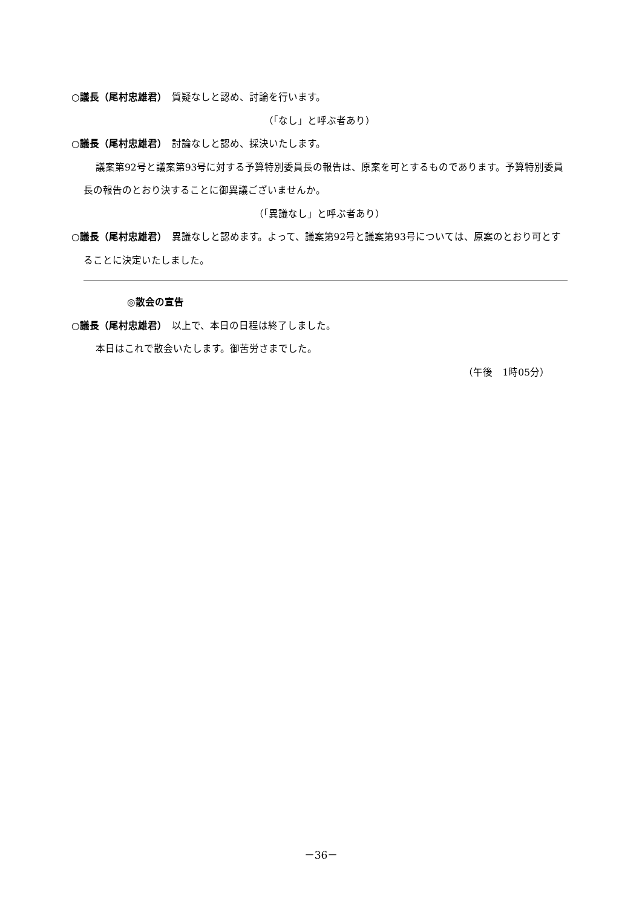○議長（尾村忠雄君）　質疑なしと認め、討論を行います。
（「なし」と呼ぶ者あり）
○議長（尾村忠雄君）　討論なしと認め、採決いたします。
議案第92号と議案第93号に対する予算特別委員長の報告は、原案を可とするものであります。予算特別委員長の報告のとおり決することに御異議ございませんか。
（「異議なし」と呼ぶ者あり）
○議長（尾村忠雄君）　異議なしと認めます。よって、議案第92号と議案第93号については、原案のとおり可とすることに決定いたしました。
◎散会の宣告
○議長（尾村忠雄君）　以上で、本日の日程は終了しました。
本日はこれで散会いたします。御苦労さまでした。
（午後　1時05分）
－36－